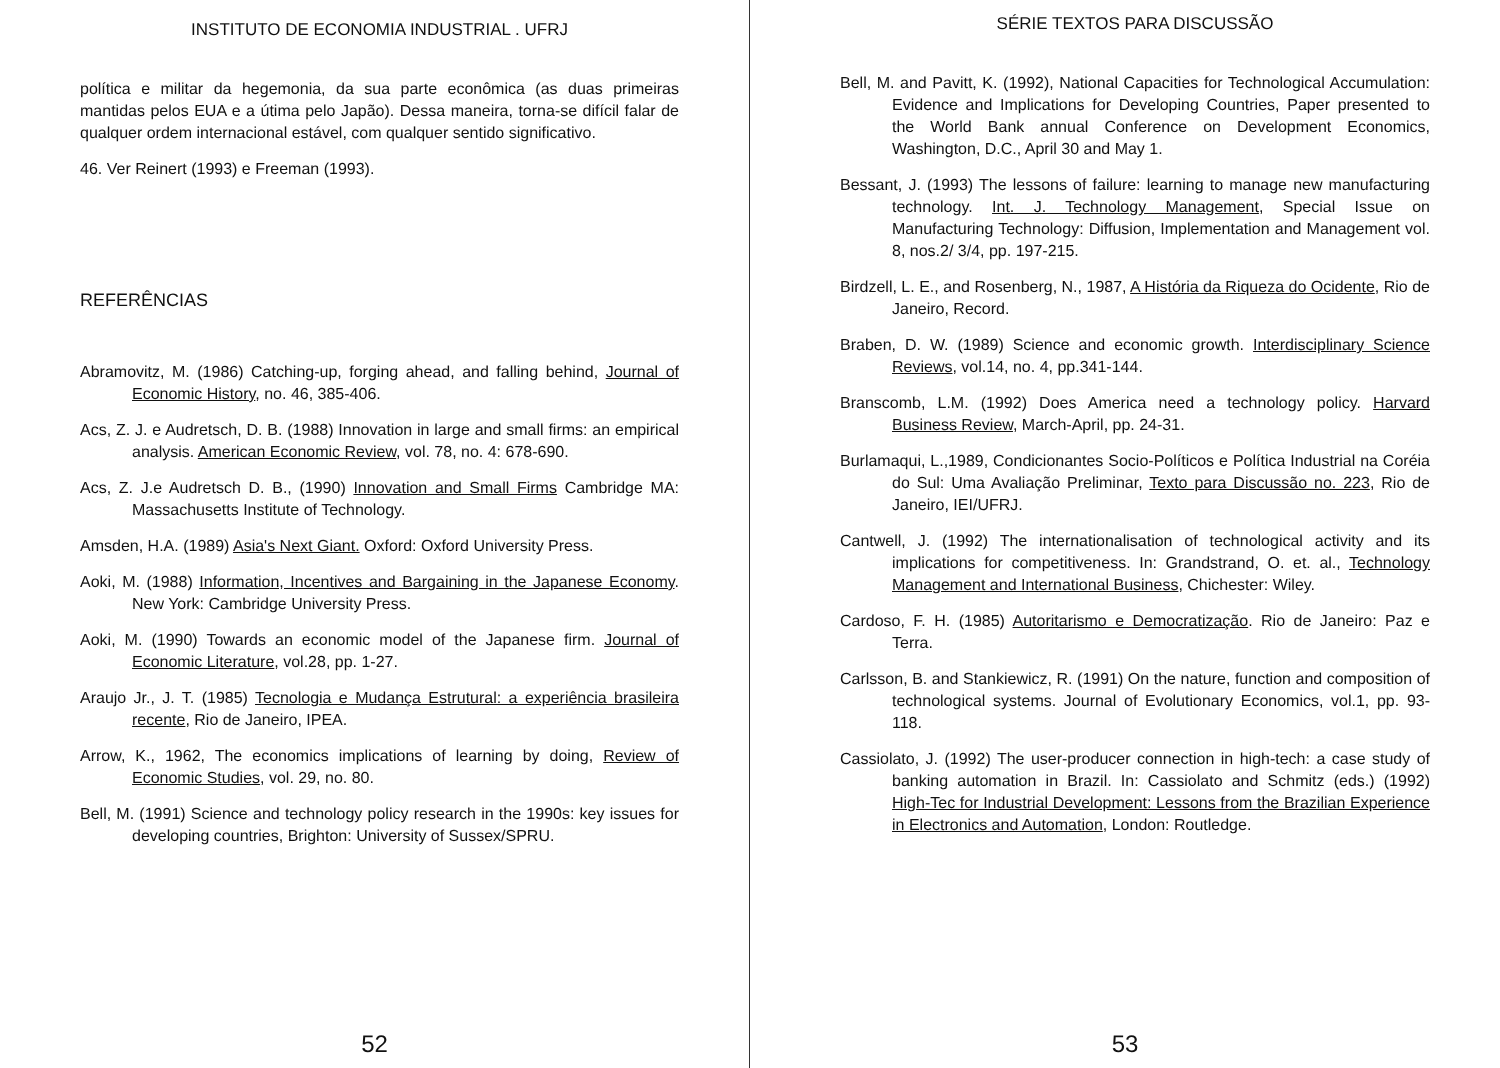INSTITUTO DE ECONOMIA INDUSTRIAL . UFRJ
política e militar da hegemonia, da sua parte econômica (as duas primeiras mantidas pelos EUA e a útima pelo Japão). Dessa maneira, torna-se difícil falar de qualquer ordem internacional estável, com qualquer sentido significativo.
46. Ver Reinert (1993) e Freeman (1993).
REFERÊNCIAS
Abramovitz, M. (1986) Catching-up, forging ahead, and falling behind, Journal of Economic History, no. 46, 385-406.
Acs, Z. J. e Audretsch, D. B. (1988) Innovation in large and small firms: an empirical analysis. American Economic Review, vol. 78, no. 4: 678-690.
Acs, Z. J.e Audretsch D. B., (1990) Innovation and Small Firms Cambridge MA: Massachusetts Institute of Technology.
Amsden, H.A. (1989) Asia's Next Giant. Oxford: Oxford University Press.
Aoki, M. (1988) Information, Incentives and Bargaining in the Japanese Economy. New York: Cambridge University Press.
Aoki, M. (1990) Towards an economic model of the Japanese firm. Journal of Economic Literature, vol.28, pp. 1-27.
Araujo Jr., J. T. (1985) Tecnologia e Mudança Estrutural: a experiência brasileira recente, Rio de Janeiro, IPEA.
Arrow, K., 1962, The economics implications of learning by doing, Review of Economic Studies, vol. 29, no. 80.
Bell, M. (1991) Science and technology policy research in the 1990s: key issues for developing countries, Brighton: University of Sussex/SPRU.
52
SÉRIE TEXTOS PARA DISCUSSÃO
Bell, M. and Pavitt, K. (1992), National Capacities for Technological Accumulation: Evidence and Implications for Developing Countries, Paper presented to the World Bank annual Conference on Development Economics, Washington, D.C., April 30 and May 1.
Bessant, J. (1993) The lessons of failure: learning to manage new manufacturing technology. Int. J. Technology Management, Special Issue on Manufacturing Technology: Diffusion, Implementation and Management vol. 8, nos.2/ 3/4, pp. 197-215.
Birdzell, L. E., and Rosenberg, N., 1987, A História da Riqueza do Ocidente, Rio de Janeiro, Record.
Braben, D. W. (1989) Science and economic growth. Interdisciplinary Science Reviews, vol.14, no. 4, pp.341-144.
Branscomb, L.M. (1992) Does America need a technology policy. Harvard Business Review, March-April, pp. 24-31.
Burlamaqui, L.,1989, Condicionantes Socio-Políticos e Política Industrial na Coréia do Sul: Uma Avaliação Preliminar, Texto para Discussão no. 223, Rio de Janeiro, IEI/UFRJ.
Cantwell, J. (1992) The internationalisation of technological activity and its implications for competitiveness. In: Grandstrand, O. et. al., Technology Management and International Business, Chichester: Wiley.
Cardoso, F. H. (1985) Autoritarismo e Democratização. Rio de Janeiro: Paz e Terra.
Carlsson, B. and Stankiewicz, R. (1991) On the nature, function and composition of technological systems. Journal of Evolutionary Economics, vol.1, pp. 93-118.
Cassiolato, J. (1992) The user-producer connection in high-tech: a case study of banking automation in Brazil. In: Cassiolato and Schmitz (eds.) (1992) High-Tec for Industrial Development: Lessons from the Brazilian Experience in Electronics and Automation, London: Routledge.
53